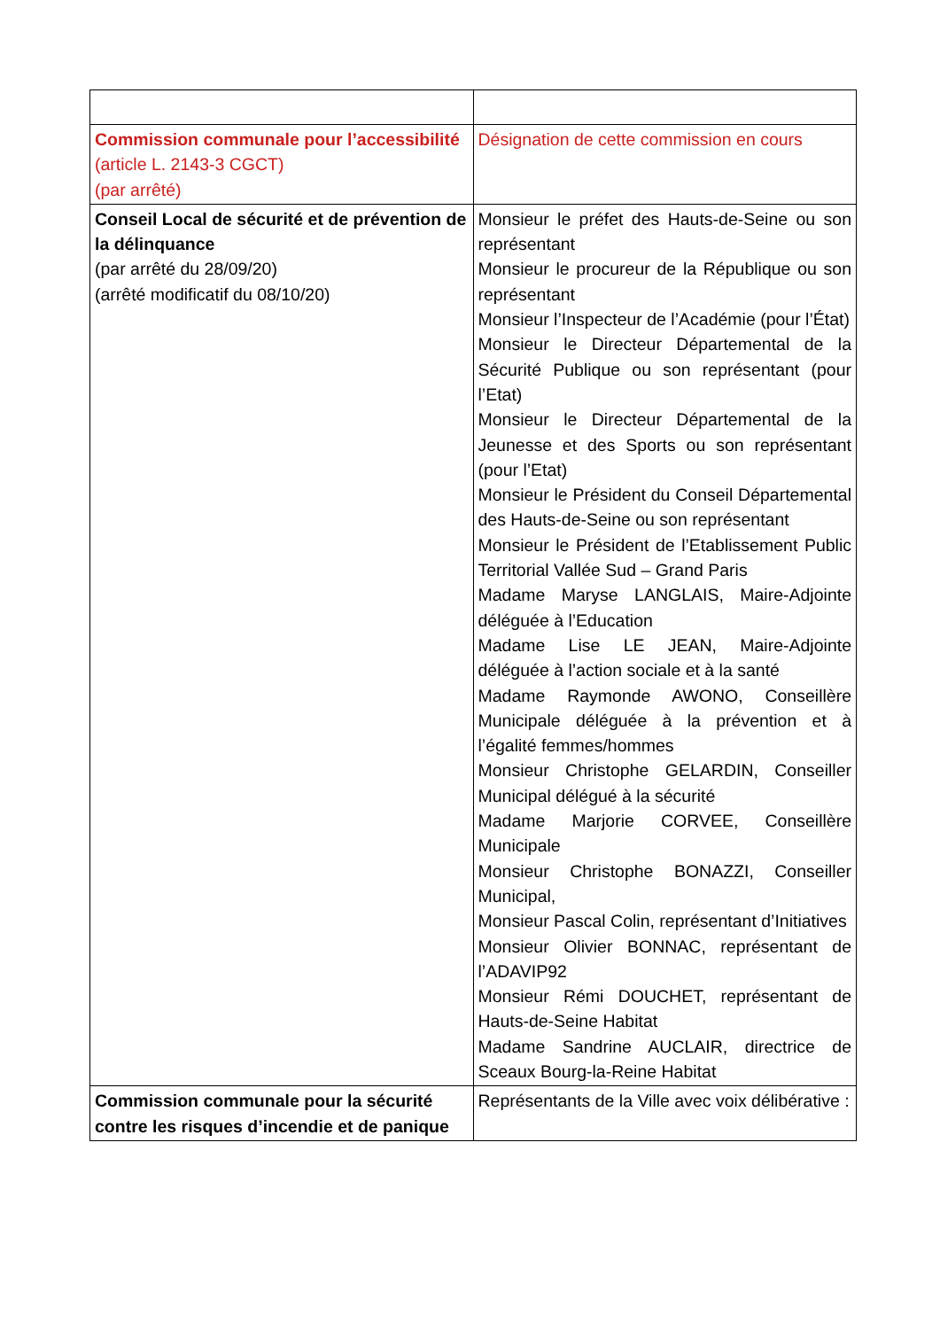| Commission communale pour l’accessibilité (article L. 2143-3 CGCT) (par arrêté) | Désignation de cette commission en cours |
| Conseil Local de sécurité et de prévention de la délinquance (par arrêté du 28/09/20) (arrêté modificatif du 08/10/20) | Monsieur le préfet des Hauts-de-Seine ou son représentant Monsieur le procureur de la République ou son représentant Monsieur l’Inspecteur de l’Académie (pour l’État) Monsieur le Directeur Départemental de la Sécurité Publique ou son représentant (pour l’Etat) Monsieur le Directeur Départemental de la Jeunesse et des Sports ou son représentant (pour l’Etat) Monsieur le Président du Conseil Départemental des Hauts-de-Seine ou son représentant Monsieur le Président de l’Etablissement Public Territorial Vallée Sud – Grand Paris Madame Maryse LANGLAIS, Maire-Adjointe déléguée à l’Education Madame Lise LE JEAN, Maire-Adjointe déléguée à l’action sociale et à la santé Madame Raymonde AWONO, Conseillère Municipale déléguée à la prévention et à l’égalité femmes/hommes Monsieur Christophe GELARDIN, Conseiller Municipal délégué à la sécurité Madame Marjorie CORVEE, Conseillère Municipale Monsieur Christophe BONAZZI, Conseiller Municipal, Monsieur Pascal Colin, représentant d’Initiatives Monsieur Olivier BONNAC, représentant de l’ADAVIP92 Monsieur Rémi DOUCHET, représentant de Hauts-de-Seine Habitat Madame Sandrine AUCLAIR, directrice de Sceaux Bourg-la-Reine Habitat |
| Commission communale pour la sécurité contre les risques d’incendie et de panique | Représentants de la Ville avec voix délibérative : |